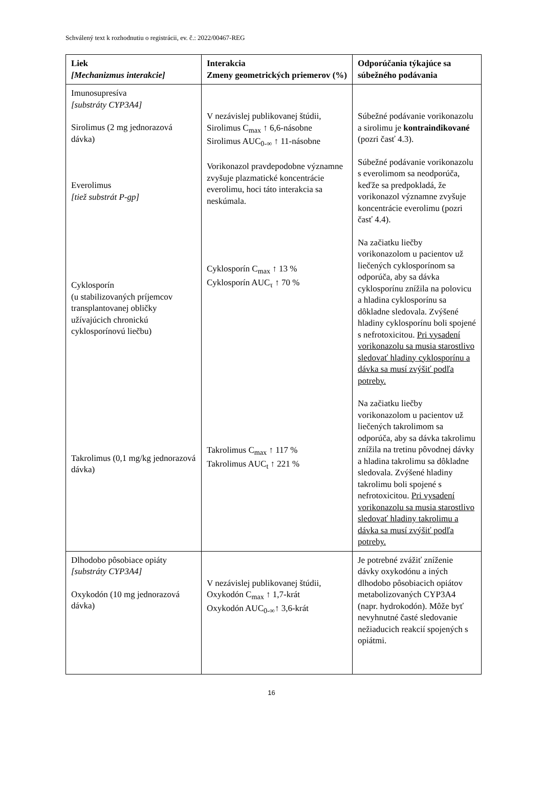Schválený text k rozhodnutiu o registrácii, ev. č.: 2022/00467-REG
| Liek [Mechanizmus interakcie] | Interakcia Zmeny geometrických priemerov (%) | Odporúčania týkajúce sa súbežného podávania |
| --- | --- | --- |
| Imunosupresíva [substráty CYP3A4] Sirolimus (2 mg jednorazová dávka) Everolimus [tiež substrát P-gp] Cyklosporín (u stabilizovaných príjemcov transplantovanej obličky užívajúcich chronickú cyklosporínovú liečbu) Takrolimus (0,1 mg/kg jednorazová dávka) | V nezávislej publikovanej štúdii, Sirolimus C<sub>max</sub> ↑ 6,6-násobne Sirolimus AUC<sub>0-∞</sub> ↑ 11-násobne Vorikonazol pravdepodobne významne zvyšuje plazmatické koncentrácie everolimu, hoci táto interakcia sa neskúmala. Cyklosporín C<sub>max</sub> ↑ 13 % Cyklosporín AUC<sub>τ</sub> ↑ 70 % Takrolimus C<sub>max</sub> ↑ 117 % Takrolimus AUC<sub>t</sub> ↑ 221 % | Súbežné podávanie vorikonazolu a sirolimu je kontraindikované (pozri časť 4.3). Súbežné podávanie vorikonazolu s everolimom sa neodporúča, keďže sa predpokladá, že vorikonazol významne zvyšuje koncentrácie everolimu (pozri časť 4.4). Na začiatku liečby vorikonazolom u pacientov už liečených cyklosporínom sa odporúča, aby sa dávka cyklosporínu znížila na polovicu a hladina cyklosporínu sa dôkladne sledovala. Zvýšené hladiny cyklosporínu boli spojené s nefrotoxicitou. Pri vysadení vorikonazolu sa musia starostlivo sledovať hladiny cyklosporínu a dávka sa musí zvýšiť podľa potreby. Na začiatku liečby vorikonazolom u pacientov už liečených takrolimom sa odporúča, aby sa dávka takrolimu znížila na tretinu pôvodnej dávky a hladina takrolimu sa dôkladne sledovala. Zvýšené hladiny takrolimu boli spojené s nefrotoxicitou. Pri vysadení vorikonazolu sa musia starostlivo sledovať hladiny takrolimu a dávka sa musí zvýšiť podľa potreby. |
| Dlhodobo pôsobiace opiáty [substráty CYP3A4] Oxykodón (10 mg jednorazová dávka) | V nezávislej publikovanej štúdii, Oxykodón C<sub>max</sub> ↑ 1,7-krát Oxykodón AUC<sub>0-∞</sub>↑ 3,6-krát | Je potrebné zvážiť zníženie dávky oxykodónu a iných dlhodobo pôsobiacich opiátov metabolizovaných CYP3A4 (napr. hydrokodón). Môže byť nevyhnutné časté sledovanie nežiaducich reakcií spojených s opiátmi. |
16